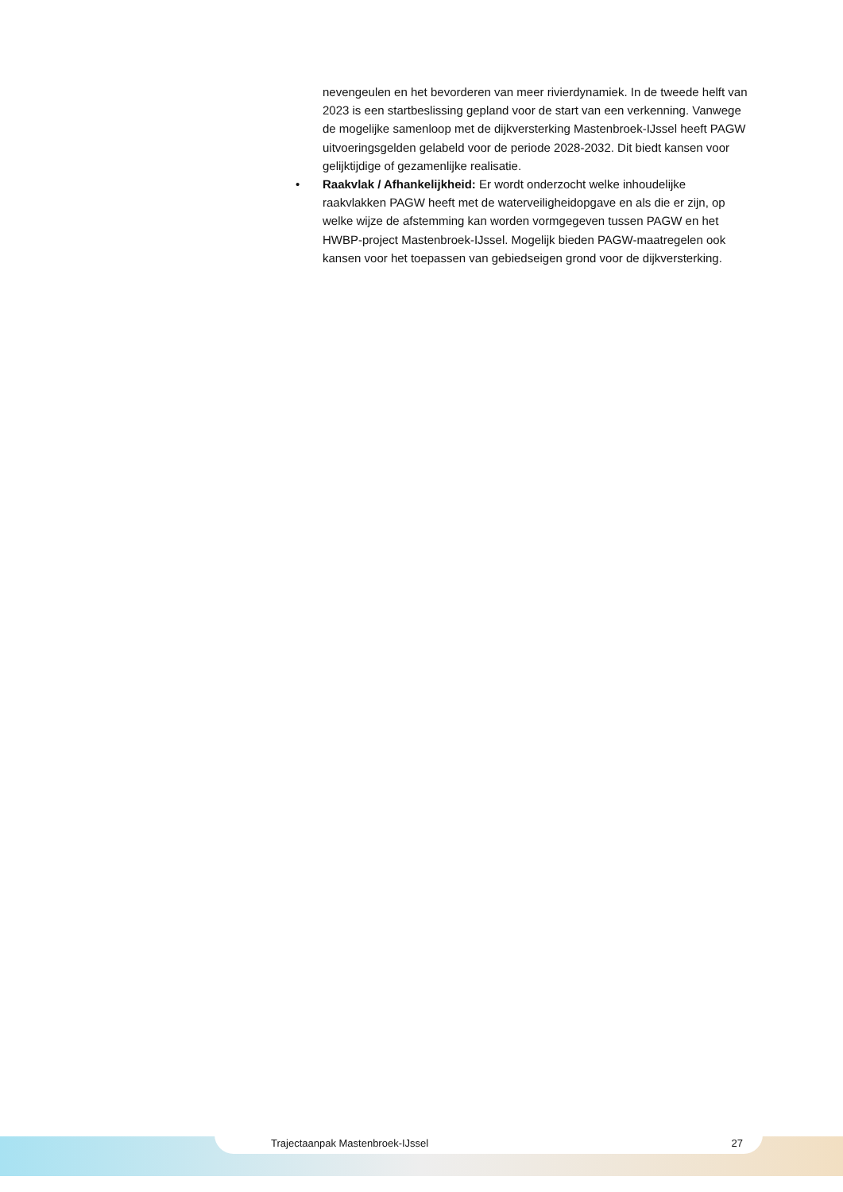nevengeulen en het bevorderen van meer rivierdynamiek. In de tweede helft van 2023 is een startbeslissing gepland voor de start van een verkenning. Vanwege de mogelijke samenloop met de dijkversterking Mastenbroek-IJssel heeft PAGW uitvoeringsgelden gelabeld voor de periode 2028-2032. Dit biedt kansen voor gelijktijdige of gezamenlijke realisatie.
• Raakvlak / Afhankelijkheid: Er wordt onderzocht welke inhoudelijke raakvlakken PAGW heeft met de waterveiligheidopgave en als die er zijn, op welke wijze de afstemming kan worden vormgegeven tussen PAGW en het HWBP-project Mastenbroek-IJssel. Mogelijk bieden PAGW-maatregelen ook kansen voor het toepassen van gebiedseigen grond voor de dijkversterking.
Trajectaanpak Mastenbroek-IJssel 27